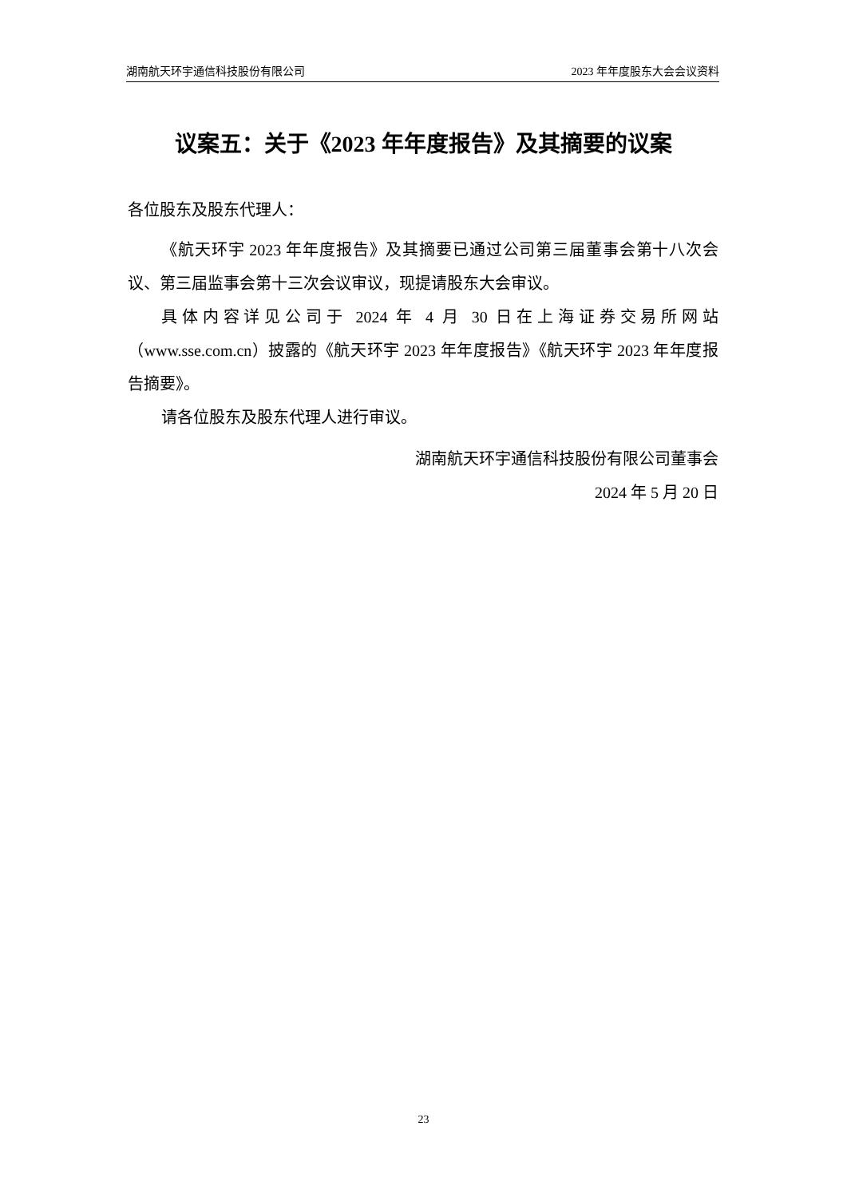湖南航天环宇通信科技股份有限公司 2023 年年度股东大会会议资料
议案五：关于《2023 年年度报告》及其摘要的议案
各位股东及股东代理人：
《航天环宇 2023 年年度报告》及其摘要已通过公司第三届董事会第十八次会议、第三届监事会第十三次会议审议，现提请股东大会审议。
具体内容详见公司于 2024 年 4 月 30 日在上海证券交易所网站（www.sse.com.cn）披露的《航天环宇 2023 年年度报告》《航天环宇 2023 年年度报告摘要》。
请各位股东及股东代理人进行审议。
湖南航天环宇通信科技股份有限公司董事会
2024 年 5 月 20 日
23